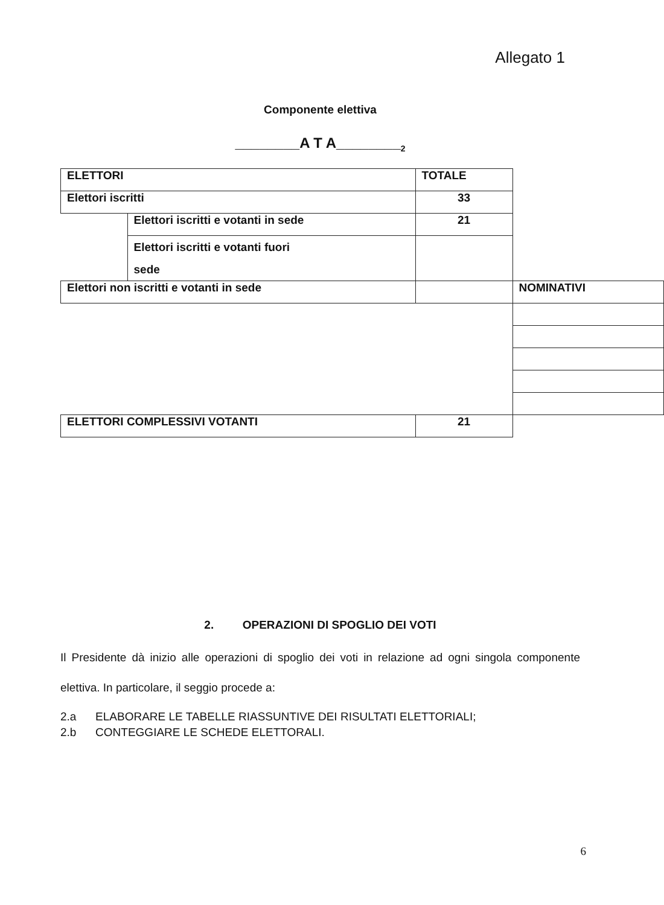Allegato 1
Componente elettiva
________A T A________<sub>2</sub>
| ELETTORI | | TOTALE | |
| Elettori iscritti | | 33 | |
| | Elettori iscritti e votanti in sede | 21 | |
| | Elettori iscritti e votanti fuori sede | | |
| Elettori non iscritti e votanti in sede | | | NOMINATIVI |
| ELETTORI COMPLESSIVI VOTANTI | | 21 | |
2. OPERAZIONI DI SPOGLIO DEI VOTI
Il Presidente dà inizio alle operazioni di spoglio dei voti in relazione ad ogni singola componente elettiva. In particolare, il seggio procede a:
2.a ELABORARE LE TABELLE RIASSUNTIVE DEI RISULTATI ELETTORIALI;
2.b CONTEGGIARE LE SCHEDE ELETTORALI.
6